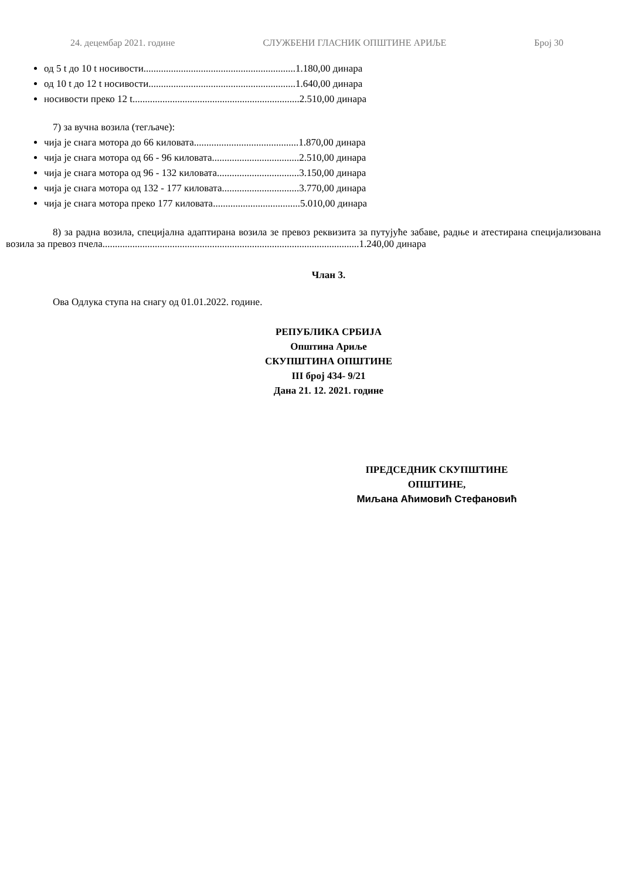24. децембар 2021. године СЛУЖБЕНИ ГЛАСНИК ОПШТИНЕ АРИЉЕ Број 30
од 5 t до 10 t носивости.............................................................1.180,00 динара
од 10 t до 12 t носивости...........................................................1.640,00 динара
носивости преко 12 t...................................................................2.510,00 динара
7) за вучна возила (тегљаче):
чија је снага мотора до 66 киловата..........................................1.870,00 динара
чија је снага мотора од 66 - 96 киловата...................................2.510,00 динара
чија је снага мотора од 96 - 132 киловата.................................3.150,00 динара
чија је снага мотора од 132 - 177 киловата...............................3.770,00 динара
чија је снага мотора преко 177 киловата...................................5.010,00 динара
8) за радна возила, специјална адаптирана возила зе превоз реквизита за путујуће забаве, радње и атестирана специјализована возила за превоз пчела.......................................................................................................1.240,00 динара
Члан 3.
Ова Одлука ступа на снагу од 01.01.2022. године.
РЕПУБЛИКА СРБИЈА
Општина Ариље
СКУПШТИНА ОПШТИНЕ
III број 434- 9/21
Дана 21. 12. 2021. године
ПРЕДСЕДНИК СКУПШТИНЕ
ОПШТИНЕ,
Миљана Аћимовић Стефановић